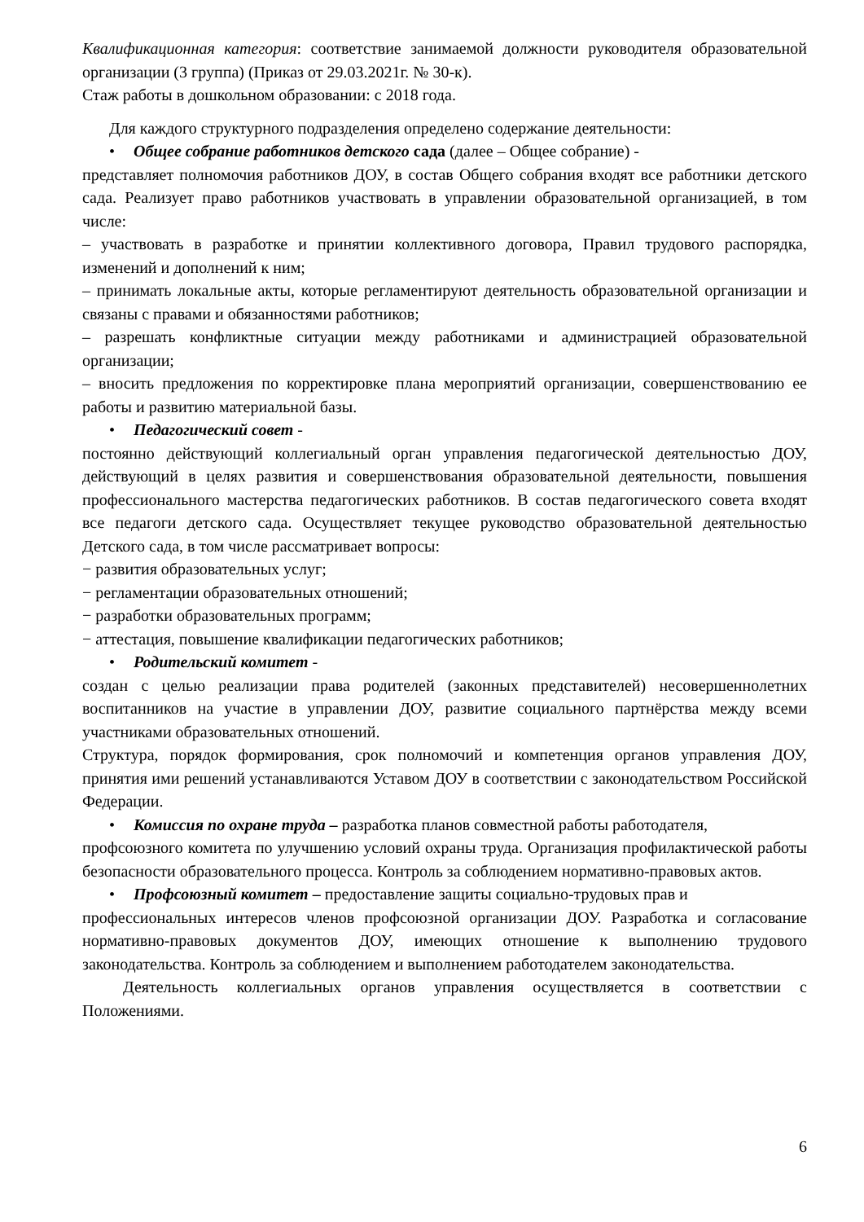Квалификационная категория: соответствие занимаемой должности руководителя образовательной организации (3 группа) (Приказ от 29.03.2021г. № 30-к).
Стаж работы в дошкольном образовании: с 2018 года.
Для каждого структурного подразделения определено содержание деятельности:
• Общее собрание работников детского сада (далее – Общее собрание) -
представляет полномочия работников ДОУ, в состав Общего собрания входят все работники детского сада. Реализует право работников участвовать в управлении образовательной организацией, в том числе:
– участвовать в разработке и принятии коллективного договора, Правил трудового распорядка, изменений и дополнений к ним;
– принимать локальные акты, которые регламентируют деятельность образовательной организации и связаны с правами и обязанностями работников;
– разрешать конфликтные ситуации между работниками и администрацией образовательной организации;
– вносить предложения по корректировке плана мероприятий организации, совершенствованию ее работы и развитию материальной базы.
• Педагогический совет -
постоянно действующий коллегиальный орган управления педагогической деятельностью ДОУ, действующий в целях развития и совершенствования образовательной деятельности, повышения профессионального мастерства педагогических работников. В состав педагогического совета входят все педагоги детского сада. Осуществляет текущее руководство образовательной деятельностью Детского сада, в том числе рассматривает вопросы:
− развития образовательных услуг;
− регламентации образовательных отношений;
− разработки образовательных программ;
− аттестация, повышение квалификации педагогических работников;
• Родительский комитет -
создан с целью реализации права родителей (законных представителей) несовершеннолетних воспитанников на участие в управлении ДОУ, развитие социального партнёрства между всеми участниками образовательных отношений.
Структура, порядок формирования, срок полномочий и компетенция органов управления ДОУ, принятия ими решений устанавливаются Уставом ДОУ в соответствии с законодательством Российской Федерации.
• Комиссия по охране труда – разработка планов совместной работы работодателя,
профсоюзного комитета по улучшению условий охраны труда. Организация профилактической работы безопасности образовательного процесса. Контроль за соблюдением нормативно-правовых актов.
• Профсоюзный комитет – предоставление защиты социально-трудовых прав и
профессиональных интересов членов профсоюзной организации ДОУ. Разработка и согласование нормативно-правовых документов ДОУ, имеющих отношение к выполнению трудового законодательства. Контроль за соблюдением и выполнением работодателем законодательства.
Деятельность коллегиальных органов управления осуществляется в соответствии с Положениями.
6